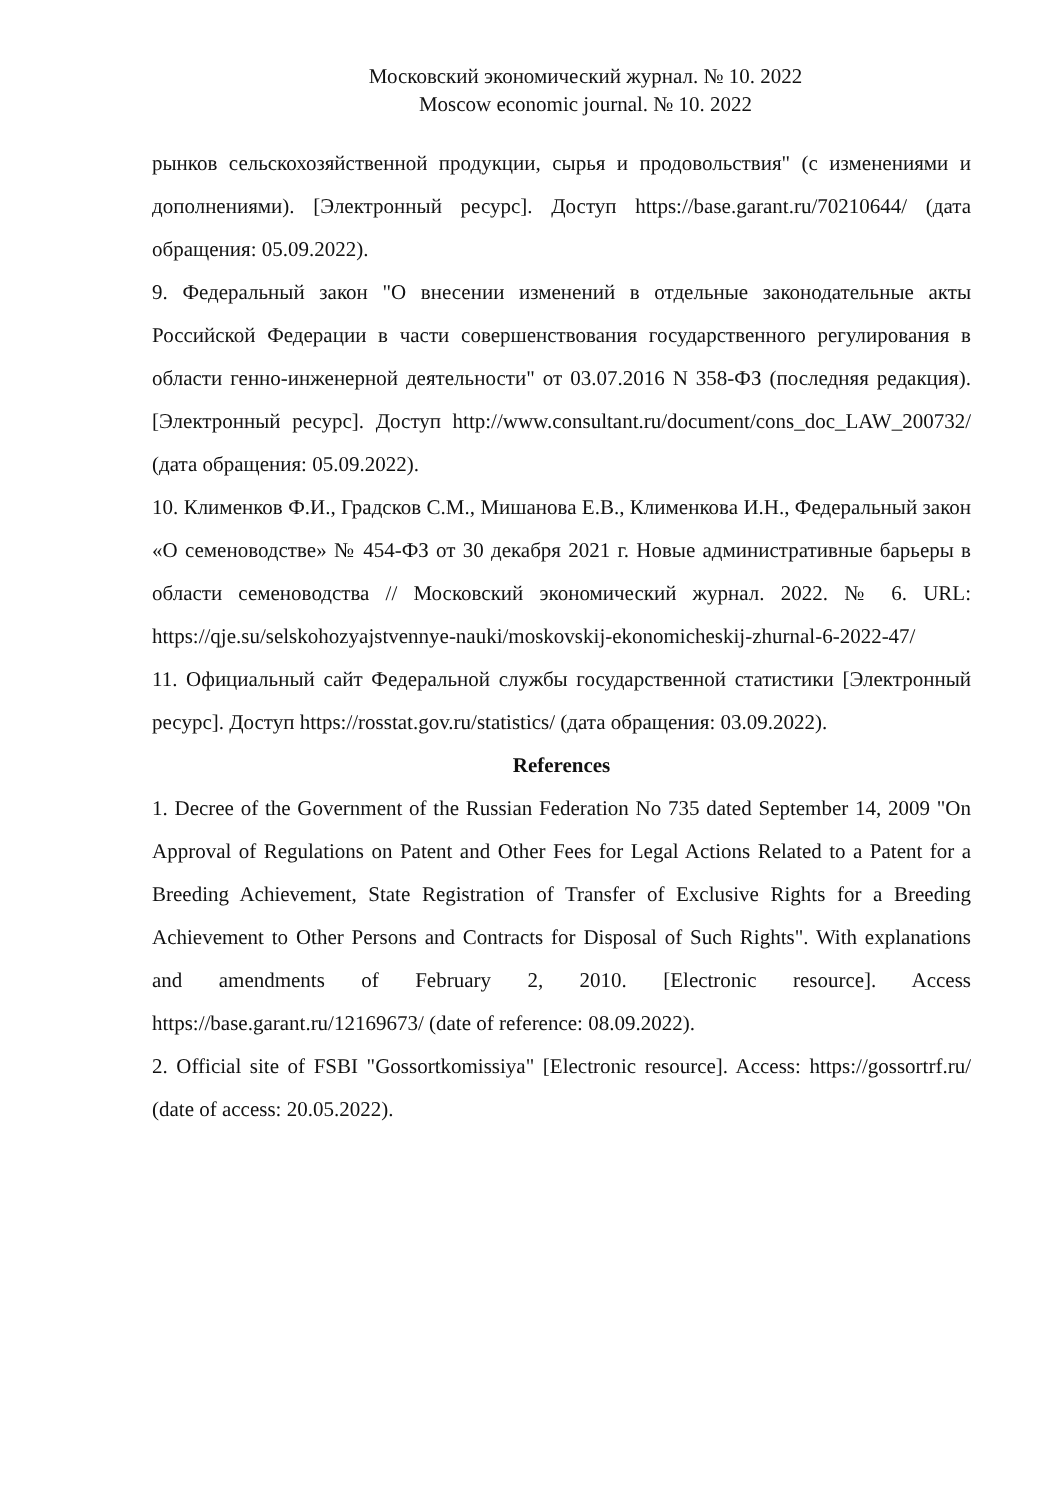Московский экономический журнал. № 10. 2022
Moscow economic journal. № 10. 2022
рынков сельскохозяйственной продукции, сырья и продовольствия" (с изменениями и дополнениями). [Электронный ресурс]. Доступ https://base.garant.ru/70210644/ (дата обращения: 05.09.2022).
9. Федеральный закон "О внесении изменений в отдельные законодательные акты Российской Федерации в части совершенствования государственного регулирования в области генно-инженерной деятельности" от 03.07.2016 N 358-ФЗ (последняя редакция). [Электронный ресурс]. Доступ http://www.consultant.ru/document/cons_doc_LAW_200732/ (дата обращения: 05.09.2022).
10. Клименков Ф.И., Градсков С.М., Мишанова Е.В., Клименкова И.Н., Федеральный закон «О семеноводстве» № 454-ФЗ от 30 декабря 2021 г. Новые административные барьеры в области семеноводства // Московский экономический журнал. 2022. № 6. URL: https://qje.su/selskohozyajstvennye-nauki/moskovskij-ekonomicheskij-zhurnal-6-2022-47/
11. Официальный сайт Федеральной службы государственной статистики [Электронный ресурс]. Доступ https://rosstat.gov.ru/statistics/ (дата обращения: 03.09.2022).
References
1. Decree of the Government of the Russian Federation No 735 dated September 14, 2009 "On Approval of Regulations on Patent and Other Fees for Legal Actions Related to a Patent for a Breeding Achievement, State Registration of Transfer of Exclusive Rights for a Breeding Achievement to Other Persons and Contracts for Disposal of Such Rights". With explanations and amendments of February 2, 2010. [Electronic resource]. Access https://base.garant.ru/12169673/ (date of reference: 08.09.2022).
2. Official site of FSBI "Gossortkomissiya" [Electronic resource]. Access: https://gossortrf.ru/ (date of access: 20.05.2022).